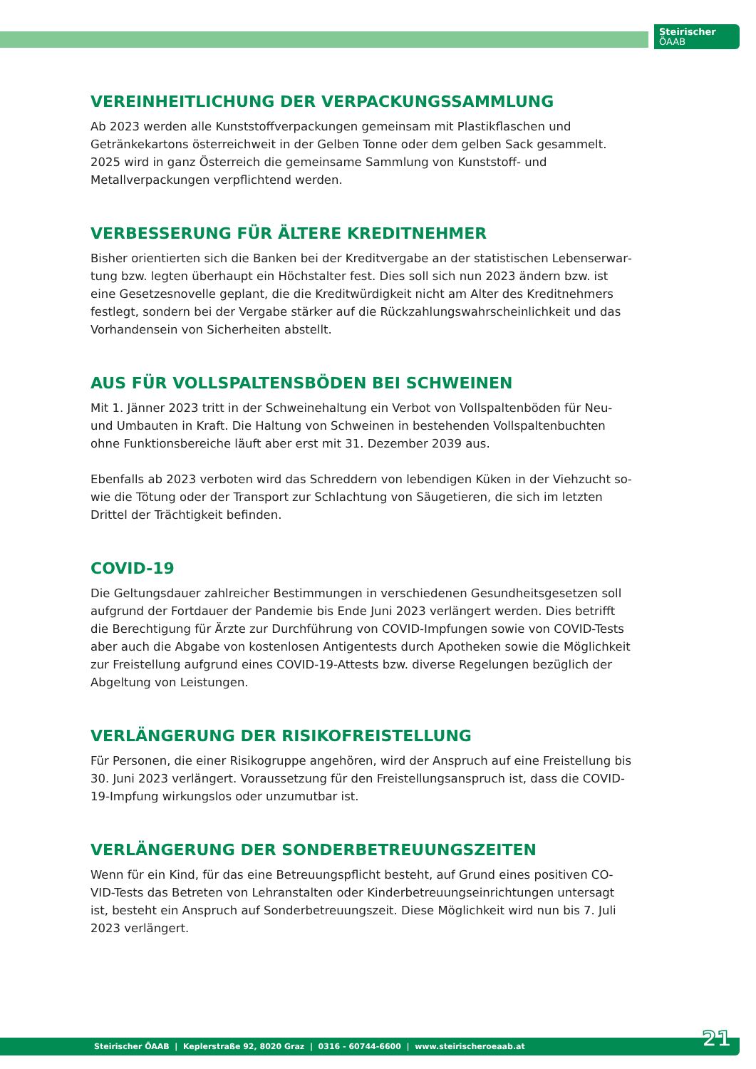Steirischer
ÖAAB
VEREINHEITLICHUNG DER VERPACKUNGSSAMMLUNG
Ab 2023 werden alle Kunststoffverpackungen gemeinsam mit Plastikflaschen und Getränke­kartons österreichweit in der Gelben Tonne oder dem gelben Sack gesammelt. 2025 wird in ganz Österreich die gemeinsame Sammlung von Kunststoff- und Metallverpackungen ver­pflichtend werden.
VERBESSERUNG FÜR ÄLTERE KREDITNEHMER
Bisher orientierten sich die Banken bei der Kreditvergabe an der statistischen Lebenserwar­tung bzw. legten überhaupt ein Höchstalter fest. Dies soll sich nun 2023 ändern bzw. ist eine Gesetzesnovelle geplant, die die Kreditwürdigkeit nicht am Alter des Kreditnehmers festlegt, sondern bei der Vergabe stärker auf die Rückzahlungswahrscheinlichkeit und das Vorhanden­sein von Sicherheiten abstellt.
AUS FÜR VOLLSPALTENSBÖDEN BEI SCHWEINEN
Mit 1. Jänner 2023 tritt in der Schweinehaltung ein Verbot von Vollspaltenböden für Neu- und Umbauten in Kraft. Die Haltung von Schweinen in bestehenden Vollspaltenbuchten ohne Funktionsbereiche läuft aber erst mit 31. Dezember 2039 aus.
Ebenfalls ab 2023 verboten wird das Schreddern von lebendigen Küken in der Viehzucht so­wie die Tötung oder der Transport zur Schlachtung von Säugetieren, die sich im letzten Drittel der Trächtigkeit befinden.
COVID-19
Die Geltungsdauer zahlreicher Bestimmungen in verschiedenen Gesundheitsgesetzen soll aufgrund der Fortdauer der Pandemie bis Ende Juni 2023 verlängert werden. Dies betrifft die Berechtigung für Ärzte zur Durchführung von COVID-Impfungen sowie von COVID-Tests aber auch die Abgabe von kostenlosen Antigentests durch Apotheken sowie die Möglichkeit zur Freistellung aufgrund eines COVID-19-Attests bzw. diverse Regelungen bezüglich der Abgel­tung von Leistungen.
VERLÄNGERUNG DER RISIKOFREISTELLUNG
Für Personen, die einer Risikogruppe angehören, wird der Anspruch auf eine Freistellung bis 30. Juni 2023 verlängert. Voraussetzung für den Freistellungsanspruch ist, dass die CO­VID-19-Impfung wirkungslos oder unzumutbar ist.
VERLÄNGERUNG DER SONDERBETREUUNGSZEITEN
Wenn für ein Kind, für das eine Betreuungspflicht besteht, auf Grund eines positiven CO­VID-Tests das Betreten von Lehranstalten oder Kinderbetreuungseinrichtungen untersagt ist, besteht ein Anspruch auf Sonderbetreuungszeit. Diese Möglichkeit wird nun bis 7. Juli 2023 verlängert.
Steirischer ÖAAB | Keplerstraße 92, 8020 Graz | 0316 - 60744-6600 | www.steirischeroeaab.at 21